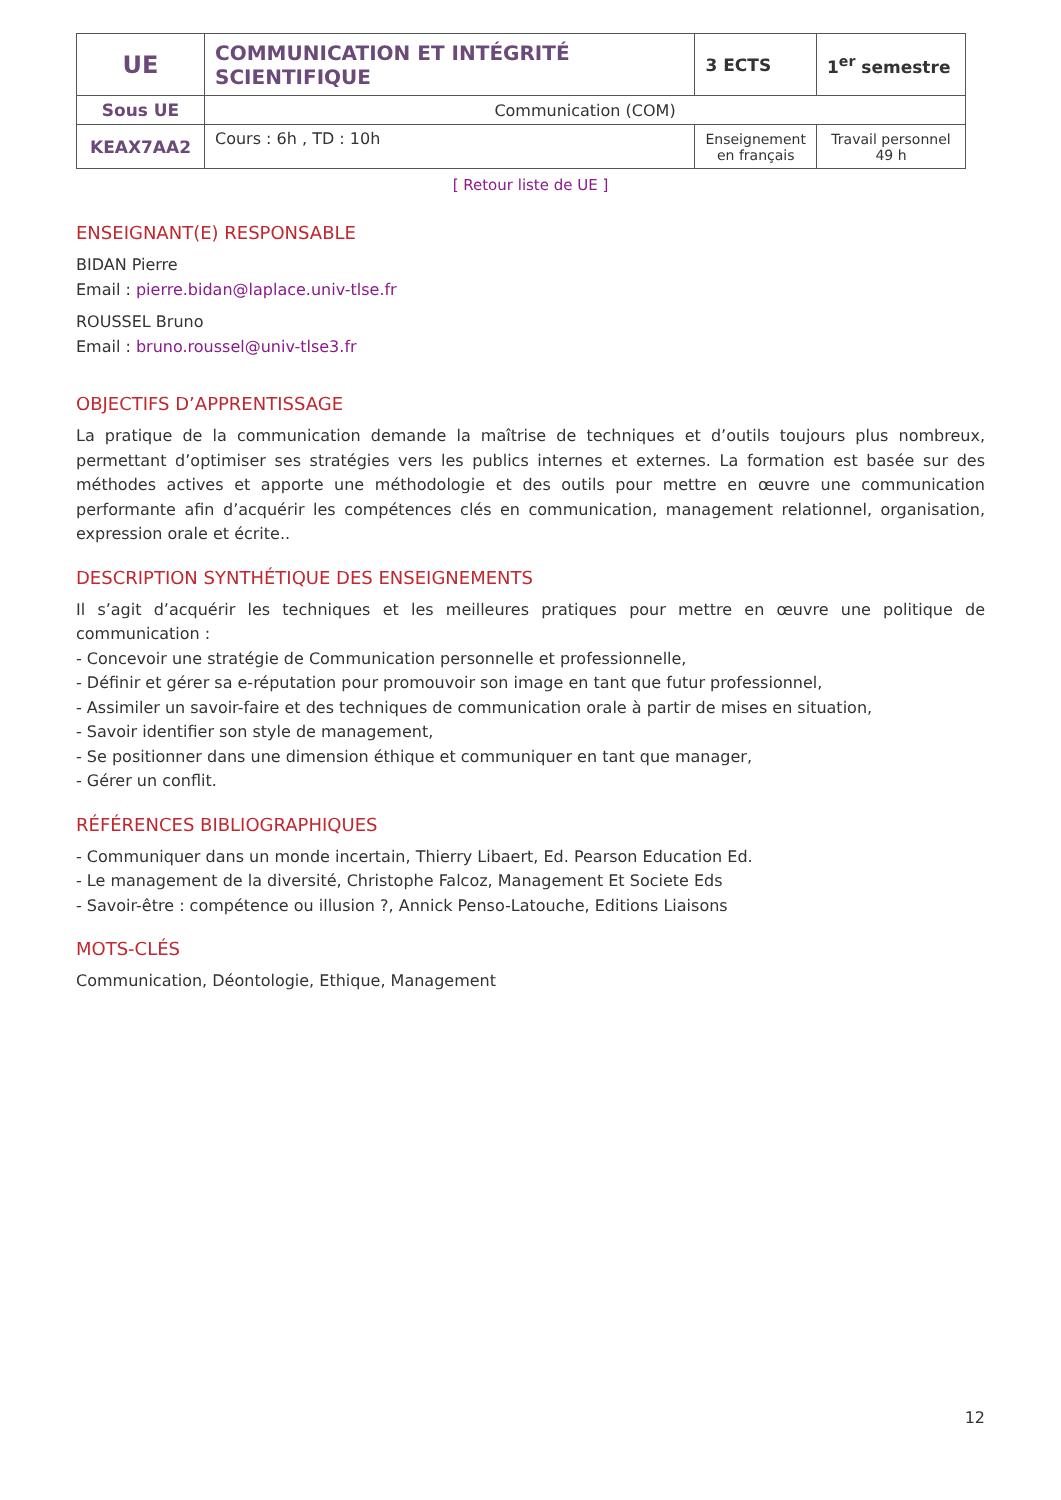| UE | COMMUNICATION ET INTÉGRITÉ SCIENTIFIQUE | 3 ECTS | 1<sup>er</sup> semestre |
| Sous UE | Communication (COM) | | |
| KEAX7AA2 | Cours : 6h , TD : 10h | Enseignement en français | Travail personnel 49 h |
[ Retour liste de UE ]
ENSEIGNANT(E) RESPONSABLE
BIDAN Pierre
Email : pierre.bidan@laplace.univ-tlse.fr
ROUSSEL Bruno
Email : bruno.roussel@univ-tlse3.fr
OBJECTIFS D’APPRENTISSAGE
La pratique de la communication demande la maîtrise de techniques et d’outils toujours plus nombreux, permettant d’optimiser ses stratégies vers les publics internes et externes. La formation est basée sur des méthodes actives et apporte une méthodologie et des outils pour mettre en œuvre une communication performante afin d’acquérir les compétences clés en communication, management relationnel, organisation, expression orale et écrite..
DESCRIPTION SYNTHÉTIQUE DES ENSEIGNEMENTS
Il s’agit d’acquérir les techniques et les meilleures pratiques pour mettre en œuvre une politique de communication :
- Concevoir une stratégie de Communication personnelle et professionnelle,
- Définir et gérer sa e-réputation pour promouvoir son image en tant que futur professionnel,
- Assimiler un savoir-faire et des techniques de communication orale à partir de mises en situation,
- Savoir identifier son style de management,
- Se positionner dans une dimension éthique et communiquer en tant que manager,
- Gérer un conflit.
RÉFÉRENCES BIBLIOGRAPHIQUES
- Communiquer dans un monde incertain, Thierry Libaert, Ed. Pearson Education Ed.
- Le management de la diversité, Christophe Falcoz, Management Et Societe Eds
- Savoir-être : compétence ou illusion ?, Annick Penso-Latouche, Editions Liaisons
MOTS-CLÉS
Communication, Déontologie, Ethique, Management
12